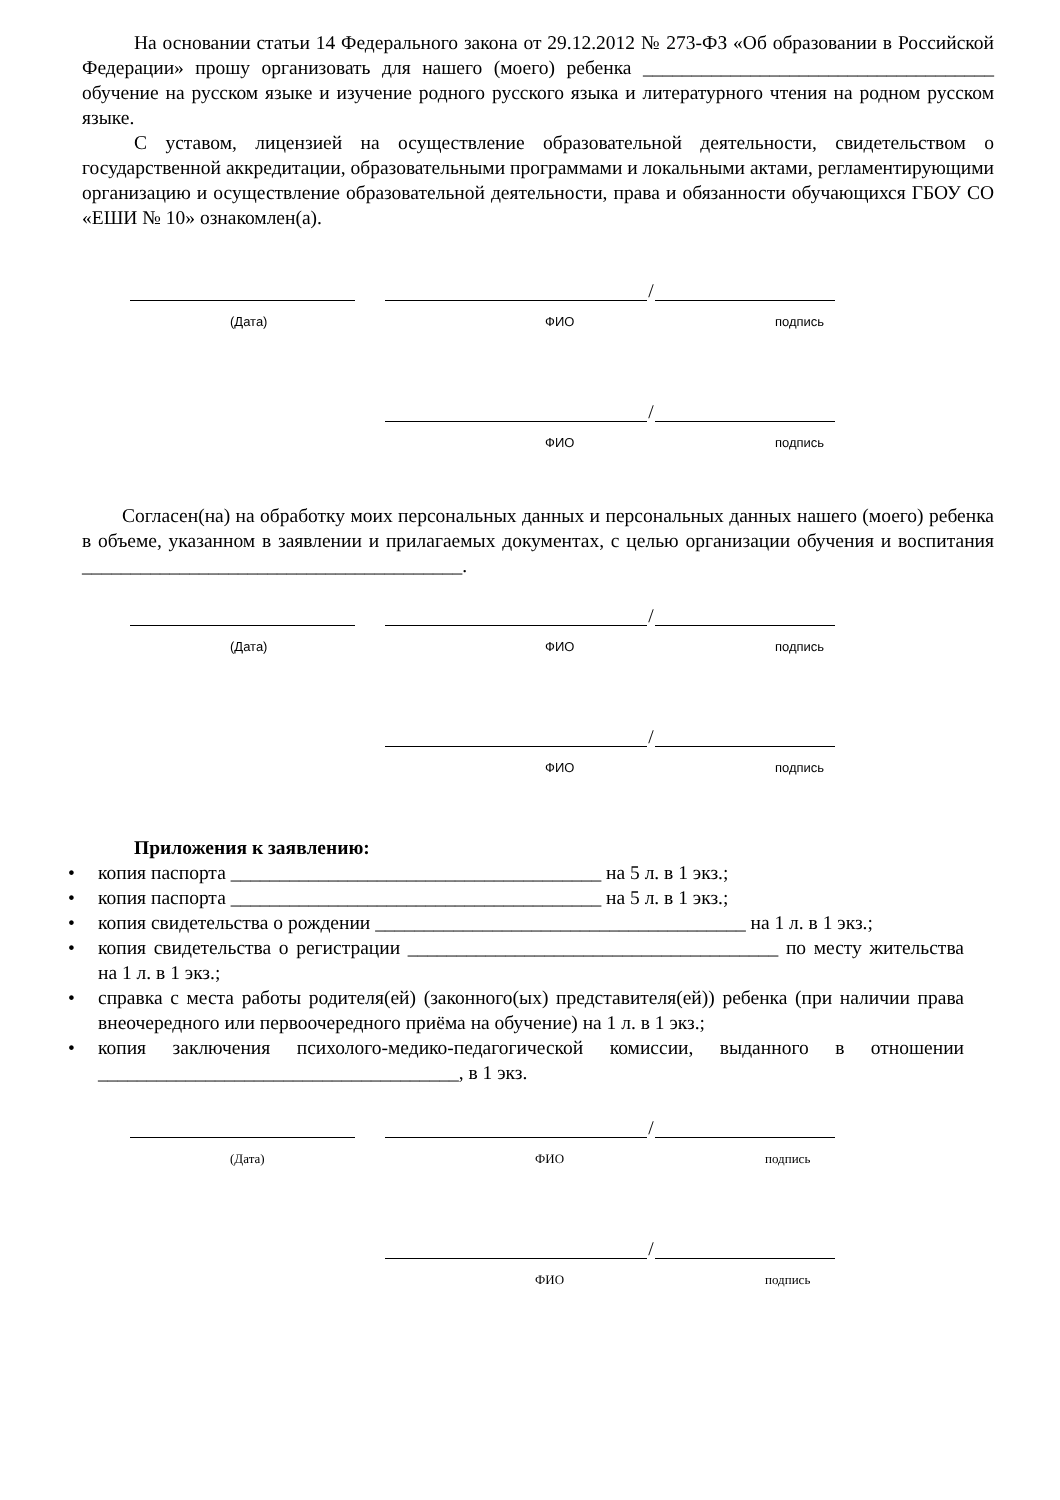На основании статьи 14 Федерального закона от 29.12.2012 № 273-ФЗ «Об образовании в Российской Федерации» прошу организовать для нашего (моего) ребенка ____________________________________ обучение на русском языке и изучение родного русского языка и литературного чтения на родном русском языке.
С уставом, лицензией на осуществление образовательной деятельности, свидетельством о государственной аккредитации, образовательными программами и локальными актами, регламентирующими организацию и осуществление образовательной деятельности, права и обязанности обучающихся ГБОУ СО «ЕШИ № 10» ознакомлен(а).
/
(Дата) ФИО подпись
/
ФИО подпись
Согласен(на) на обработку моих персональных данных и персональных данных нашего (моего) ребенка в объеме, указанном в заявлении и прилагаемых документах, с целью организации обучения и воспитания _______________________________________.
/
(Дата) ФИО подпись
/
ФИО подпись
Приложения к заявлению:
• копия паспорта ______________________________________ на 5 л. в 1 экз.;
• копия паспорта ______________________________________ на 5 л. в 1 экз.;
• копия свидетельства о рождении ______________________________________ на 1 л. в 1 экз.;
• копия свидетельства о регистрации ______________________________________ по месту жительства на 1 л. в 1 экз.;
• справка с места работы родителя(ей) (законного(ых) представителя(ей)) ребенка (при наличии права внеочередного или первоочередного приёма на обучение) на 1 л. в 1 экз.;
• копия заключения психолого-медико-педагогической комиссии, выданного в отношении _____________________________________, в 1 экз.
/
(Дата) ФИО подпись
/
ФИО подпись